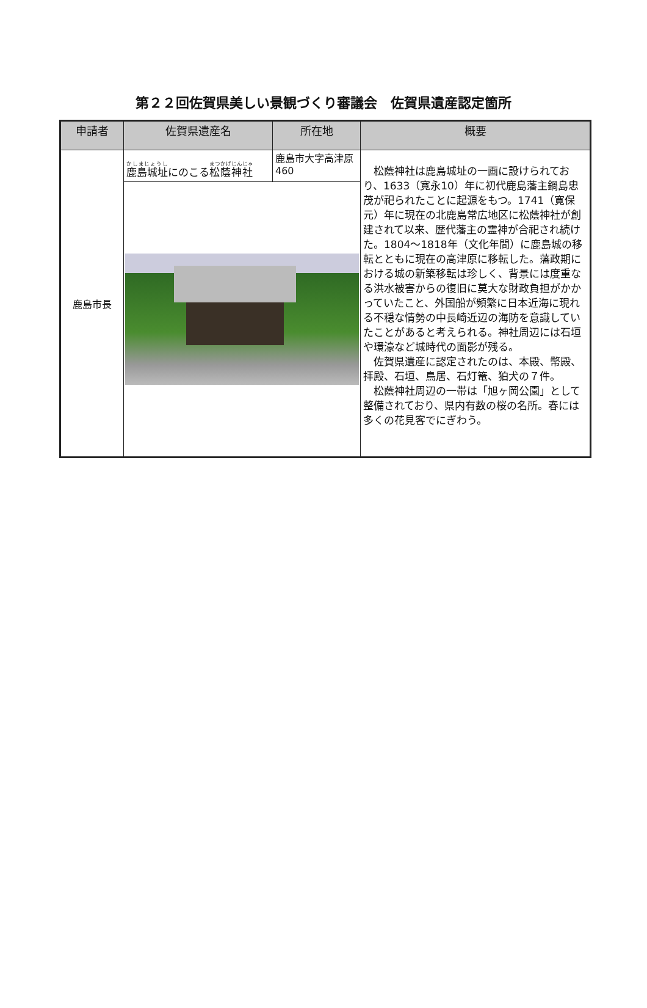第２２回佐賀県美しい景観づくり審議会　佐賀県遺産認定箇所
| 申請者 | 佐賀県遺産名 | 所在地 | 概要 |
| --- | --- | --- | --- |
| 鹿島市長 | 鹿島城址 にのこる 松蔭神社 | 鹿島市大字高津原460 | 松蔭神社は鹿島城址の一画に設けられており、1633（寛永10）年に初代鹿島藩主鍋島忠茂が祀られたことに起源をもつ。1741（寛保元）年に現在の北鹿島常広地区に松蔭神社が創建されて以来、歴代藩主の霊神が合祀され続けた。1804～1818年（文化年間）に鹿島城の移転とともに現在の高津原に移転した。藩政期における城の新築移転は珍しく、背景には度重なる洪水被害からの復旧に莫大な財政負担がかかっていたこと、外国船が頻繁に日本近海に現れる不穏な情勢の中長崎近辺の海防を意識していたことがあると考えられる。神社周辺には石垣や環濠など城時代の面影が残る。 佐賀県遺産に認定されたのは、本殿、幣殿、拝殿、石垣、鳥居、石灯篭、狛犬の７件。 松蔭神社周辺の一帯は「旭ヶ岡公園」として整備されており、県内有数の桜の名所。春には多くの花見客でにぎわう。 |